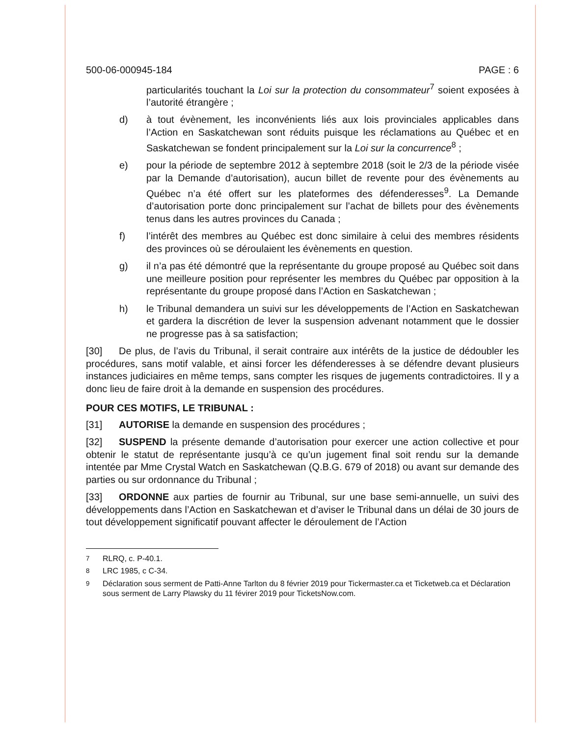500-06-000945-184 PAGE : 6
particularités touchant la Loi sur la protection du consommateur<sup>7</sup> soient exposées à l’autorité étrangère ;
d) à tout évènement, les inconvénients liés aux lois provinciales applicables dans l’Action en Saskatchewan sont réduits puisque les réclamations au Québec et en Saskatchewan se fondent principalement sur la Loi sur la concurrence<sup>8</sup> ;
e) pour la période de septembre 2012 à septembre 2018 (soit le 2/3 de la période visée par la Demande d’autorisation), aucun billet de revente pour des évènements au Québec n’a été offert sur les plateformes des défenderesses<sup>9</sup>. La Demande d’autorisation porte donc principalement sur l’achat de billets pour des évènements tenus dans les autres provinces du Canada ;
f) l’intérêt des membres au Québec est donc similaire à celui des membres résidents des provinces où se déroulaient les évènements en question.
g) il n’a pas été démontré que la représentante du groupe proposé au Québec soit dans une meilleure position pour représenter les membres du Québec par opposition à la représentante du groupe proposé dans l’Action en Saskatchewan ;
h) le Tribunal demandera un suivi sur les développements de l’Action en Saskatchewan et gardera la discrétion de lever la suspension advenant notamment que le dossier ne progresse pas à sa satisfaction;
[30] De plus, de l’avis du Tribunal, il serait contraire aux intérêts de la justice de dédoubler les procédures, sans motif valable, et ainsi forcer les défenderesses à se défendre devant plusieurs instances judiciaires en même temps, sans compter les risques de jugements contradictoires. Il y a donc lieu de faire droit à la demande en suspension des procédures.
POUR CES MOTIFS, LE TRIBUNAL :
[31] AUTORISE la demande en suspension des procédures ;
[32] SUSPEND la présente demande d’autorisation pour exercer une action collective et pour obtenir le statut de représentante jusqu’à ce qu’un jugement final soit rendu sur la demande intentée par Mme Crystal Watch en Saskatchewan (Q.B.G. 679 of 2018) ou avant sur demande des parties ou sur ordonnance du Tribunal ;
[33] ORDONNE aux parties de fournir au Tribunal, sur une base semi-annuelle, un suivi des développements dans l’Action en Saskatchewan et d’aviser le Tribunal dans un délai de 30 jours de tout développement significatif pouvant affecter le déroulement de l’Action
<sup>7</sup> RLRQ, c. P-40.1.
<sup>8</sup> LRC 1985, c C-34.
<sup>9</sup> Déclaration sous serment de Patti-Anne Tarlton du 8 février 2019 pour Tickermaster.ca et Ticketweb.ca et Déclaration sous serment de Larry Plawsky du 11 févirer 2019 pour TicketsNow.com.